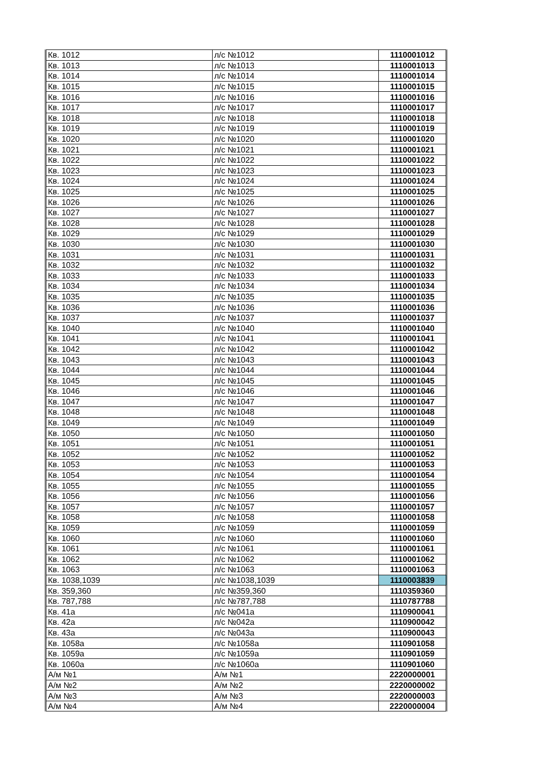| Кв. 1012 | л/с №1012 | 1110001012 |
| Кв. 1013 | л/с №1013 | 1110001013 |
| Кв. 1014 | л/с №1014 | 1110001014 |
| Кв. 1015 | л/с №1015 | 1110001015 |
| Кв. 1016 | л/с №1016 | 1110001016 |
| Кв. 1017 | л/с №1017 | 1110001017 |
| Кв. 1018 | л/с №1018 | 1110001018 |
| Кв. 1019 | л/с №1019 | 1110001019 |
| Кв. 1020 | л/с №1020 | 1110001020 |
| Кв. 1021 | л/с №1021 | 1110001021 |
| Кв. 1022 | л/с №1022 | 1110001022 |
| Кв. 1023 | л/с №1023 | 1110001023 |
| Кв. 1024 | л/с №1024 | 1110001024 |
| Кв. 1025 | л/с №1025 | 1110001025 |
| Кв. 1026 | л/с №1026 | 1110001026 |
| Кв. 1027 | л/с №1027 | 1110001027 |
| Кв. 1028 | л/с №1028 | 1110001028 |
| Кв. 1029 | л/с №1029 | 1110001029 |
| Кв. 1030 | л/с №1030 | 1110001030 |
| Кв. 1031 | л/с №1031 | 1110001031 |
| Кв. 1032 | л/с №1032 | 1110001032 |
| Кв. 1033 | л/с №1033 | 1110001033 |
| Кв. 1034 | л/с №1034 | 1110001034 |
| Кв. 1035 | л/с №1035 | 1110001035 |
| Кв. 1036 | л/с №1036 | 1110001036 |
| Кв. 1037 | л/с №1037 | 1110001037 |
| Кв. 1040 | л/с №1040 | 1110001040 |
| Кв. 1041 | л/с №1041 | 1110001041 |
| Кв. 1042 | л/с №1042 | 1110001042 |
| Кв. 1043 | л/с №1043 | 1110001043 |
| Кв. 1044 | л/с №1044 | 1110001044 |
| Кв. 1045 | л/с №1045 | 1110001045 |
| Кв. 1046 | л/с №1046 | 1110001046 |
| Кв. 1047 | л/с №1047 | 1110001047 |
| Кв. 1048 | л/с №1048 | 1110001048 |
| Кв. 1049 | л/с №1049 | 1110001049 |
| Кв. 1050 | л/с №1050 | 1110001050 |
| Кв. 1051 | л/с №1051 | 1110001051 |
| Кв. 1052 | л/с №1052 | 1110001052 |
| Кв. 1053 | л/с №1053 | 1110001053 |
| Кв. 1054 | л/с №1054 | 1110001054 |
| Кв. 1055 | л/с №1055 | 1110001055 |
| Кв. 1056 | л/с №1056 | 1110001056 |
| Кв. 1057 | л/с №1057 | 1110001057 |
| Кв. 1058 | л/с №1058 | 1110001058 |
| Кв. 1059 | л/с №1059 | 1110001059 |
| Кв. 1060 | л/с №1060 | 1110001060 |
| Кв. 1061 | л/с №1061 | 1110001061 |
| Кв. 1062 | л/с №1062 | 1110001062 |
| Кв. 1063 | л/с №1063 | 1110001063 |
| Кв. 1038,1039 | л/с №1038,1039 | 1110003839 |
| Кв. 359,360 | л/с №359,360 | 1110359360 |
| Кв. 787,788 | л/с №787,788 | 1110787788 |
| Кв. 41а | л/с №041а | 1110900041 |
| Кв. 42а | л/с №042а | 1110900042 |
| Кв. 43а | л/с №043а | 1110900043 |
| Кв. 1058а | л/с №1058а | 1110901058 |
| Кв. 1059а | л/с №1059а | 1110901059 |
| Кв. 1060а | л/с №1060а | 1110901060 |
| А/м №1 | А/м №1 | 2220000001 |
| А/м №2 | А/м №2 | 2220000002 |
| А/м №3 | А/м №3 | 2220000003 |
| А/м №4 | А/м №4 | 2220000004 |